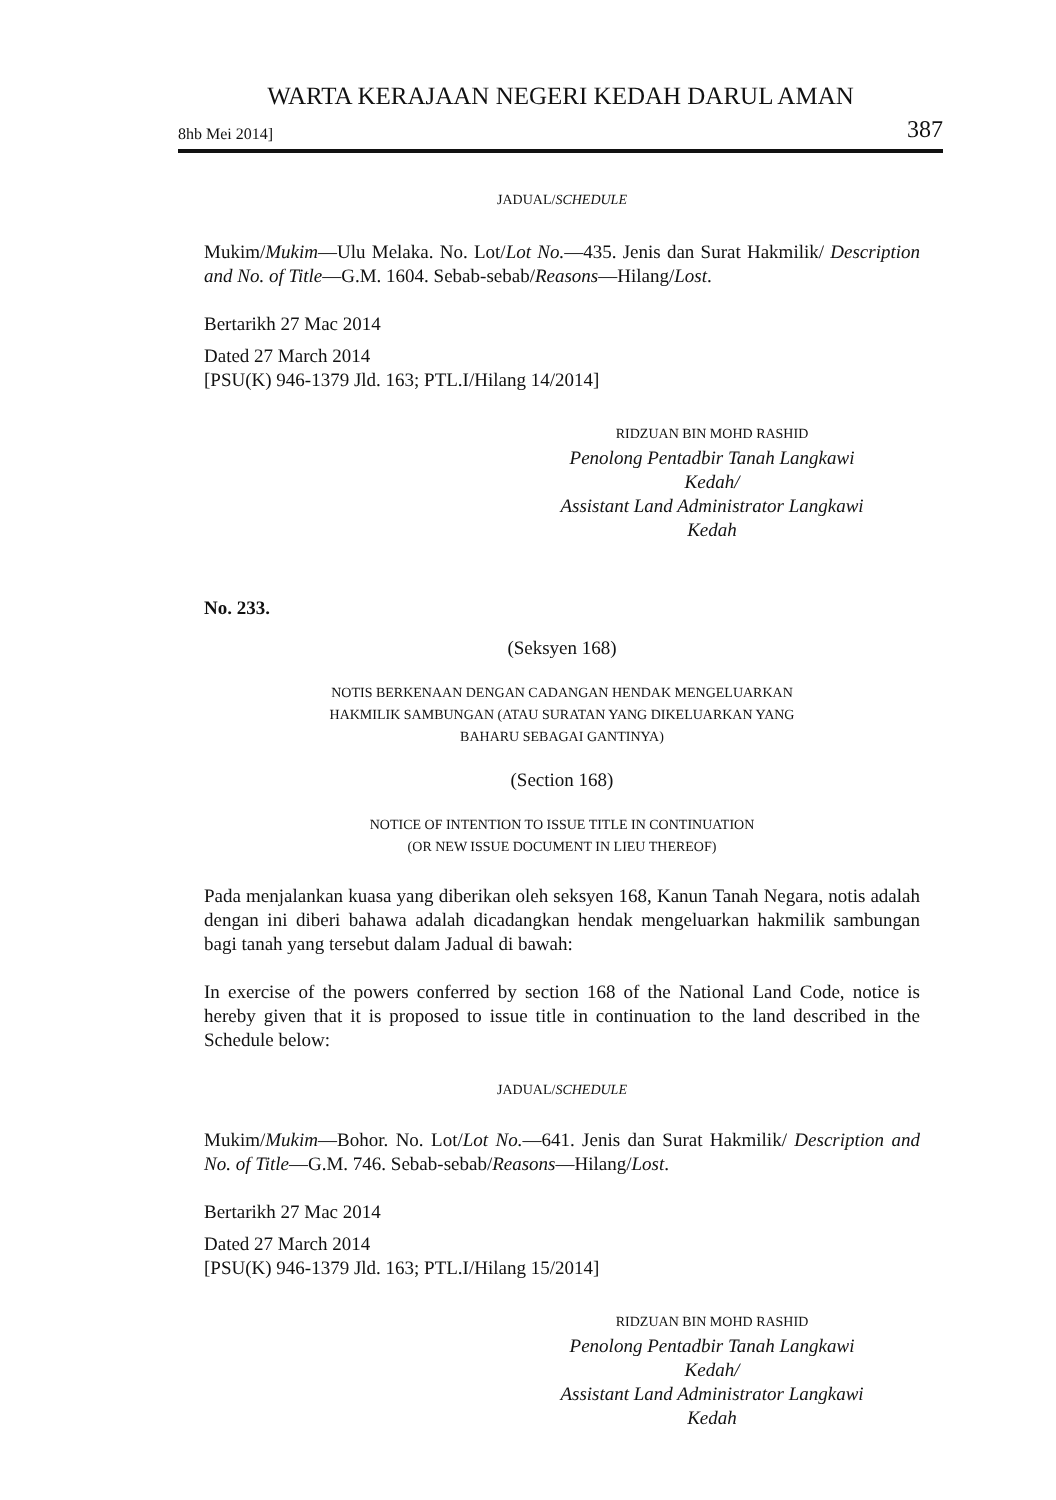WARTA KERAJAAN NEGERI KEDAH DARUL AMAN
8hb Mei 2014] 387
JADUAL/SCHEDULE
Mukim/Mukim—Ulu Melaka. No. Lot/Lot No.—435. Jenis dan Surat Hakmilik/ Description and No. of Title—G.M. 1604. Sebab-sebab/Reasons—Hilang/Lost.
Bertarikh 27 Mac 2014
Dated 27 March 2014
[PSU(K) 946-1379 Jld. 163; PTL.I/Hilang 14/2014]
RIDZUAN BIN MOHD RASHID
Penolong Pentadbir Tanah Langkawi
Kedah/
Assistant Land Administrator Langkawi
Kedah
No. 233.
(Seksyen 168)
NOTIS BERKENAAN DENGAN CADANGAN HENDAK MENGELUARKAN
HAKMILIK SAMBUNGAN (ATAU SURATAN YANG DIKELUARKAN YANG
BAHARU SEBAGAI GANTINYA)
(Section 168)
NOTICE OF INTENTION TO ISSUE TITLE IN CONTINUATION
(OR NEW ISSUE DOCUMENT IN LIEU THEREOF)
Pada menjalankan kuasa yang diberikan oleh seksyen 168, Kanun Tanah Negara, notis adalah dengan ini diberi bahawa adalah dicadangkan hendak mengeluarkan hakmilik sambungan bagi tanah yang tersebut dalam Jadual di bawah:
In exercise of the powers conferred by section 168 of the National Land Code, notice is hereby given that it is proposed to issue title in continuation to the land described in the Schedule below:
JADUAL/SCHEDULE
Mukim/Mukim—Bohor. No. Lot/Lot No.—641. Jenis dan Surat Hakmilik/ Description and No. of Title—G.M. 746. Sebab-sebab/Reasons—Hilang/Lost.
Bertarikh 27 Mac 2014
Dated 27 March 2014
[PSU(K) 946-1379 Jld. 163; PTL.I/Hilang 15/2014]
RIDZUAN BIN MOHD RASHID
Penolong Pentadbir Tanah Langkawi
Kedah/
Assistant Land Administrator Langkawi
Kedah